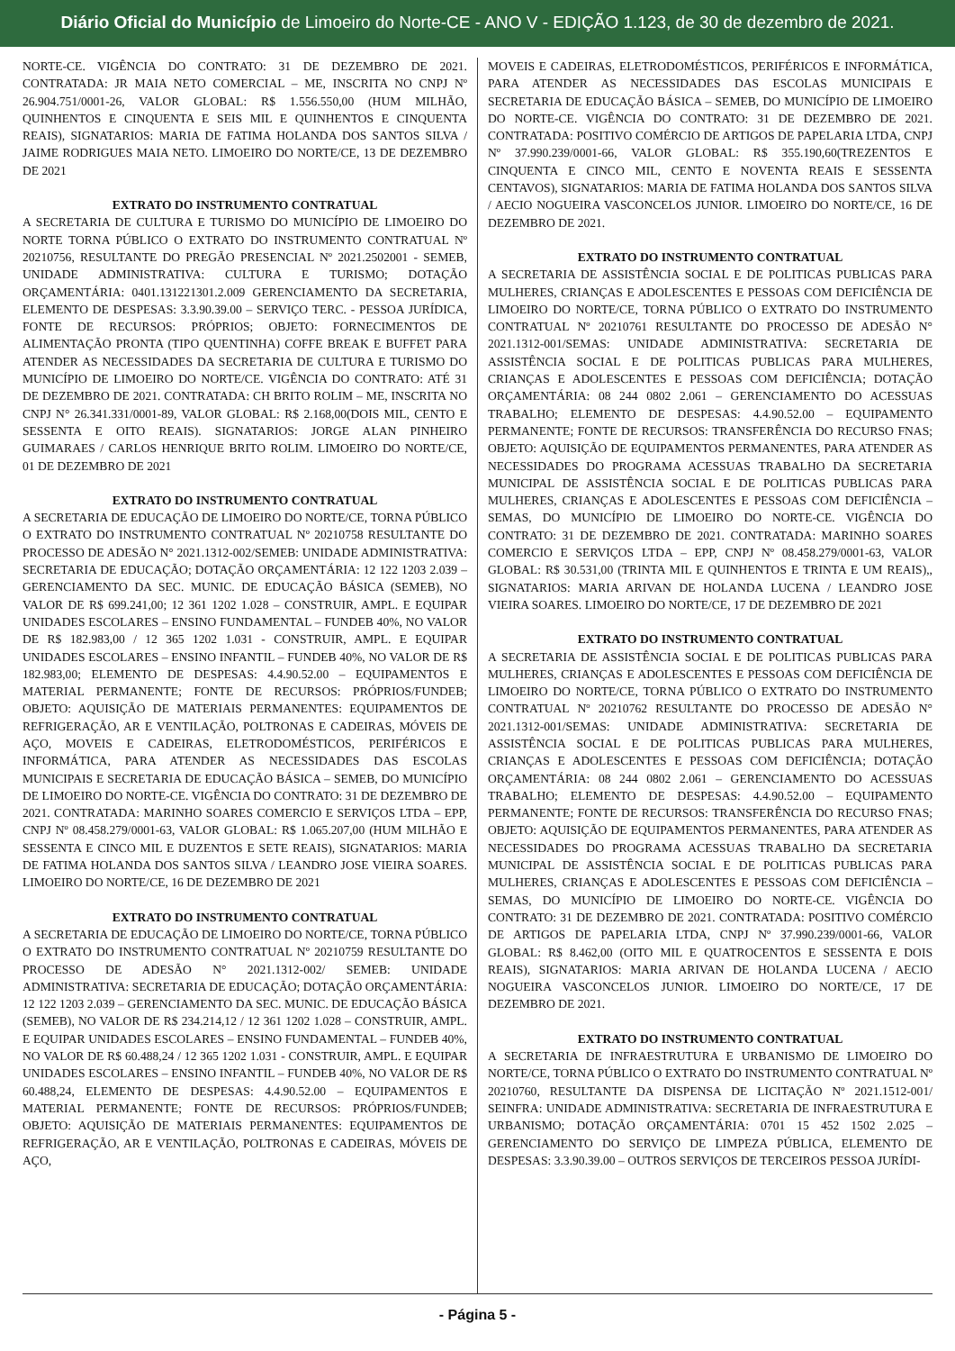Diário Oficial do Município de Limoeiro do Norte-CE - ANO V - EDIÇÃO 1.123, de 30 de dezembro de 2021.
NORTE-CE. VIGÊNCIA DO CONTRATO: 31 DE DEZEMBRO DE 2021. CONTRATADA: JR MAIA NETO COMERCIAL – ME, INSCRITA NO CNPJ Nº 26.904.751/0001-26, VALOR GLOBAL: R$ 1.556.550,00 (HUM MILHÃO, QUINHENTOS E CINQUENTA E SEIS MIL E QUINHENTOS E CINQUENTA REAIS), SIGNATARIOS: MARIA DE FATIMA HOLANDA DOS SANTOS SILVA / JAIME RODRIGUES MAIA NETO. LIMOEIRO DO NORTE/CE, 13 DE DEZEMBRO DE 2021
EXTRATO DO INSTRUMENTO CONTRATUAL
A SECRETARIA DE CULTURA E TURISMO DO MUNICÍPIO DE LIMOEIRO DO NORTE TORNA PÚBLICO O EXTRATO DO INSTRUMENTO CONTRATUAL Nº 20210756, RESULTANTE DO PREGÃO PRESENCIAL Nº 2021.2502001 - SEMEB, UNIDADE ADMINISTRATIVA: CULTURA E TURISMO; DOTAÇÃO ORÇAMENTÁRIA: 0401.131221301.2.009 GERENCIAMENTO DA SECRETARIA, ELEMENTO DE DESPESAS: 3.3.90.39.00 – SERVIÇO TERC. - PESSOA JURÍDICA, FONTE DE RECURSOS: PRÓPRIOS; OBJETO: FORNECIMENTOS DE ALIMENTAÇÃO PRONTA (TIPO QUENTINHA) COFFE BREAK E BUFFET PARA ATENDER AS NECESSIDADES DA SECRETARIA DE CULTURA E TURISMO DO MUNICÍPIO DE LIMOEIRO DO NORTE/CE. VIGÊNCIA DO CONTRATO: ATÉ 31 DE DEZEMBRO DE 2021. CONTRATADA: CH BRITO ROLIM – ME, INSCRITA NO CNPJ N° 26.341.331/0001-89, VALOR GLOBAL: R$ 2.168,00(DOIS MIL, CENTO E SESSENTA E OITO REAIS). SIGNATARIOS: JORGE ALAN PINHEIRO GUIMARAES / CARLOS HENRIQUE BRITO ROLIM. LIMOEIRO DO NORTE/CE, 01 DE DEZEMBRO DE 2021
EXTRATO DO INSTRUMENTO CONTRATUAL
A SECRETARIA DE EDUCAÇÃO DE LIMOEIRO DO NORTE/CE, TORNA PÚBLICO O EXTRATO DO INSTRUMENTO CONTRATUAL Nº 20210758 RESULTANTE DO PROCESSO DE ADESÃO N° 2021.1312-002/SEMEB: UNIDADE ADMINISTRATIVA: SECRETARIA DE EDUCAÇÃO; DOTAÇÃO ORÇAMENTÁRIA: 12 122 1203 2.039 – GERENCIAMENTO DA SEC. MUNIC. DE EDUCAÇÃO BÁSICA (SEMEB), NO VALOR DE R$ 699.241,00; 12 361 1202 1.028 – CONSTRUIR, AMPL. E EQUIPAR UNIDADES ESCOLARES – ENSINO FUNDAMENTAL – FUNDEB 40%, NO VALOR DE R$ 182.983,00 / 12 365 1202 1.031 - CONSTRUIR, AMPL. E EQUIPAR UNIDADES ESCOLARES – ENSINO INFANTIL – FUNDEB 40%, NO VALOR DE R$ 182.983,00; ELEMENTO DE DESPESAS: 4.4.90.52.00 – EQUIPAMENTOS E MATERIAL PERMANENTE; FONTE DE RECURSOS: PRÓPRIOS/FUNDEB; OBJETO: AQUISIÇÃO DE MATERIAIS PERMANENTES: EQUIPAMENTOS DE REFRIGERAÇÃO, AR E VENTILAÇÃO, POLTRONAS E CADEIRAS, MÓVEIS DE AÇO, MOVEIS E CADEIRAS, ELETRODOMÉSTICOS, PERIFÉRICOS E INFORMÁTICA, PARA ATENDER AS NECESSIDADES DAS ESCOLAS MUNICIPAIS E SECRETARIA DE EDUCAÇÃO BÁSICA – SEMEB, DO MUNICÍPIO DE LIMOEIRO DO NORTE-CE. VIGÊNCIA DO CONTRATO: 31 DE DEZEMBRO DE 2021. CONTRATADA: MARINHO SOARES COMERCIO E SERVIÇOS LTDA – EPP, CNPJ Nº 08.458.279/0001-63, VALOR GLOBAL: R$ 1.065.207,00 (HUM MILHÃO E SESSENTA E CINCO MIL E DUZENTOS E SETE REAIS), SIGNATARIOS: MARIA DE FATIMA HOLANDA DOS SANTOS SILVA / LEANDRO JOSE VIEIRA SOARES. LIMOEIRO DO NORTE/CE, 16 DE DEZEMBRO DE 2021
EXTRATO DO INSTRUMENTO CONTRATUAL
A SECRETARIA DE EDUCAÇÃO DE LIMOEIRO DO NORTE/CE, TORNA PÚBLICO O EXTRATO DO INSTRUMENTO CONTRATUAL Nº 20210759 RESULTANTE DO PROCESSO DE ADESÃO N° 2021.1312-002/ SEMEB: UNIDADE ADMINISTRATIVA: SECRETARIA DE EDUCAÇÃO; DOTAÇÃO ORÇAMENTÁRIA: 12 122 1203 2.039 – GERENCIAMENTO DA SEC. MUNIC. DE EDUCAÇÃO BÁSICA (SEMEB), NO VALOR DE R$ 234.214,12 / 12 361 1202 1.028 – CONSTRUIR, AMPL. E EQUIPAR UNIDADES ESCOLARES – ENSINO FUNDAMENTAL – FUNDEB 40%, NO VALOR DE R$ 60.488,24 / 12 365 1202 1.031 - CONSTRUIR, AMPL. E EQUIPAR UNIDADES ESCOLARES – ENSINO INFANTIL – FUNDEB 40%, NO VALOR DE R$ 60.488,24, ELEMENTO DE DESPESAS: 4.4.90.52.00 – EQUIPAMENTOS E MATERIAL PERMANENTE; FONTE DE RECURSOS: PRÓPRIOS/FUNDEB; OBJETO: AQUISIÇÃO DE MATERIAIS PERMANENTES: EQUIPAMENTOS DE REFRIGERAÇÃO, AR E VENTILAÇÃO, POLTRONAS E CADEIRAS, MÓVEIS DE AÇO,
MOVEIS E CADEIRAS, ELETRODOMÉSTICOS, PERIFÉRICOS E INFORMÁTICA, PARA ATENDER AS NECESSIDADES DAS ESCOLAS MUNICIPAIS E SECRETARIA DE EDUCAÇÃO BÁSICA – SEMEB, DO MUNICÍPIO DE LIMOEIRO DO NORTE-CE. VIGÊNCIA DO CONTRATO: 31 DE DEZEMBRO DE 2021. CONTRATADA: POSITIVO COMÉRCIO DE ARTIGOS DE PAPELARIA LTDA, CNPJ Nº 37.990.239/0001-66, VALOR GLOBAL: R$ 355.190,60(TREZENTOS E CINQUENTA E CINCO MIL, CENTO E NOVENTA REAIS E SESSENTA CENTAVOS), SIGNATARIOS: MARIA DE FATIMA HOLANDA DOS SANTOS SILVA / AECIO NOGUEIRA VASCONCELOS JUNIOR. LIMOEIRO DO NORTE/CE, 16 DE DEZEMBRO DE 2021.
EXTRATO DO INSTRUMENTO CONTRATUAL
A SECRETARIA DE ASSISTÊNCIA SOCIAL E DE POLITICAS PUBLICAS PARA MULHERES, CRIANÇAS E ADOLESCENTES E PESSOAS COM DEFICIÊNCIA DE LIMOEIRO DO NORTE/CE, TORNA PÚBLICO O EXTRATO DO INSTRUMENTO CONTRATUAL Nº 20210761 RESULTANTE DO PROCESSO DE ADESÃO N° 2021.1312-001/SEMAS: UNIDADE ADMINISTRATIVA: SECRETARIA DE ASSISTÊNCIA SOCIAL E DE POLITICAS PUBLICAS PARA MULHERES, CRIANÇAS E ADOLESCENTES E PESSOAS COM DEFICIÊNCIA; DOTAÇÃO ORÇAMENTÁRIA: 08 244 0802 2.061 – GERENCIAMENTO DO ACESSUAS TRABALHO; ELEMENTO DE DESPESAS: 4.4.90.52.00 – EQUIPAMENTO PERMANENTE; FONTE DE RECURSOS: TRANSFERÊNCIA DO RECURSO FNAS; OBJETO: AQUISIÇÃO DE EQUIPAMENTOS PERMANENTES, PARA ATENDER AS NECESSIDADES DO PROGRAMA ACESSUAS TRABALHO DA SECRETARIA MUNICIPAL DE ASSISTÊNCIA SOCIAL E DE POLITICAS PUBLICAS PARA MULHERES, CRIANÇAS E ADOLESCENTES E PESSOAS COM DEFICIÊNCIA – SEMAS, DO MUNICÍPIO DE LIMOEIRO DO NORTE-CE. VIGÊNCIA DO CONTRATO: 31 DE DEZEMBRO DE 2021. CONTRATADA: MARINHO SOARES COMERCIO E SERVIÇOS LTDA – EPP, CNPJ Nº 08.458.279/0001-63, VALOR GLOBAL: R$ 30.531,00 (TRINTA MIL E QUINHENTOS E TRINTA E UM REAIS),, SIGNATARIOS: MARIA ARIVAN DE HOLANDA LUCENA / LEANDRO JOSE VIEIRA SOARES. LIMOEIRO DO NORTE/CE, 17 DE DEZEMBRO DE 2021
EXTRATO DO INSTRUMENTO CONTRATUAL
A SECRETARIA DE ASSISTÊNCIA SOCIAL E DE POLITICAS PUBLICAS PARA MULHERES, CRIANÇAS E ADOLESCENTES E PESSOAS COM DEFICIÊNCIA DE LIMOEIRO DO NORTE/CE, TORNA PÚBLICO O EXTRATO DO INSTRUMENTO CONTRATUAL Nº 20210762 RESULTANTE DO PROCESSO DE ADESÃO N° 2021.1312-001/SEMAS: UNIDADE ADMINISTRATIVA: SECRETARIA DE ASSISTÊNCIA SOCIAL E DE POLITICAS PUBLICAS PARA MULHERES, CRIANÇAS E ADOLESCENTES E PESSOAS COM DEFICIÊNCIA; DOTAÇÃO ORÇAMENTÁRIA: 08 244 0802 2.061 – GERENCIAMENTO DO ACESSUAS TRABALHO; ELEMENTO DE DESPESAS: 4.4.90.52.00 – EQUIPAMENTO PERMANENTE; FONTE DE RECURSOS: TRANSFERÊNCIA DO RECURSO FNAS; OBJETO: AQUISIÇÃO DE EQUIPAMENTOS PERMANENTES, PARA ATENDER AS NECESSIDADES DO PROGRAMA ACESSUAS TRABALHO DA SECRETARIA MUNICIPAL DE ASSISTÊNCIA SOCIAL E DE POLITICAS PUBLICAS PARA MULHERES, CRIANÇAS E ADOLESCENTES E PESSOAS COM DEFICIÊNCIA – SEMAS, DO MUNICÍPIO DE LIMOEIRO DO NORTE-CE. VIGÊNCIA DO CONTRATO: 31 DE DEZEMBRO DE 2021. CONTRATADA: POSITIVO COMÉRCIO DE ARTIGOS DE PAPELARIA LTDA, CNPJ Nº 37.990.239/0001-66, VALOR GLOBAL: R$ 8.462,00 (OITO MIL E QUATROCENTOS E SESSENTA E DOIS REAIS), SIGNATARIOS: MARIA ARIVAN DE HOLANDA LUCENA / AECIO NOGUEIRA VASCONCELOS JUNIOR. LIMOEIRO DO NORTE/CE, 17 DE DEZEMBRO DE 2021.
EXTRATO DO INSTRUMENTO CONTRATUAL
A SECRETARIA DE INFRAESTRUTURA E URBANISMO DE LIMOEIRO DO NORTE/CE, TORNA PÚBLICO O EXTRATO DO INSTRUMENTO CONTRATUAL Nº 20210760, RESULTANTE DA DISPENSA DE LICITAÇÃO Nº 2021.1512-001/ SEINFRA: UNIDADE ADMINISTRATIVA: SECRETARIA DE INFRAESTRUTURA E URBANISMO; DOTAÇÃO ORÇAMENTÁRIA: 0701 15 452 1502 2.025 – GERENCIAMENTO DO SERVIÇO DE LIMPEZA PÚBLICA, ELEMENTO DE DESPESAS: 3.3.90.39.00 – OUTROS SERVIÇOS DE TERCEIROS PESSOA JURÍDI-
- Página 5 -